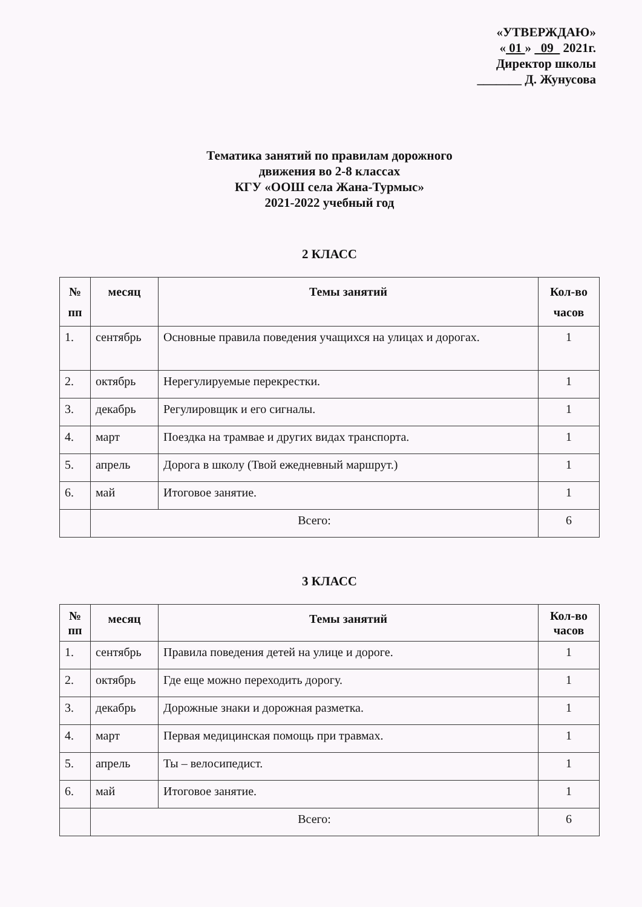«УТВЕРЖДАЮ»
« 01 » 09 2021г.
Директор школы
_______ Д. Жунусова
Тематика занятий по правилам дорожного
движения во 2-8 классах
КГУ «ООШ села Жана-Турмыс»
2021-2022 учебный год
2 КЛАСС
| № пп | месяц | Темы занятий | Кол-во часов |
| --- | --- | --- | --- |
| 1. | сентябрь | Основные правила поведения учащихся на улицах и дорогах. | 1 |
| 2. | октябрь | Нерегулируемые перекрестки. | 1 |
| 3. | декабрь | Регулировщик и его сигналы. | 1 |
| 4. | март | Поездка на трамвае и других видах транспорта. | 1 |
| 5. | апрель | Дорога в школу (Твой ежедневный маршрут.) | 1 |
| 6. | май | Итоговое занятие. | 1 |
| | Всего: | | 6 |
3 КЛАСС
| № пп | месяц | Темы занятий | Кол-во часов |
| --- | --- | --- | --- |
| 1. | сентябрь | Правила поведения детей на улице и дороге. | 1 |
| 2. | октябрь | Где еще можно переходить дорогу. | 1 |
| 3. | декабрь | Дорожные знаки и дорожная разметка. | 1 |
| 4. | март | Первая медицинская помощь при травмах. | 1 |
| 5. | апрель | Ты – велосипедист. | 1 |
| 6. | май | Итоговое занятие. | 1 |
| | Всего: | | 6 |